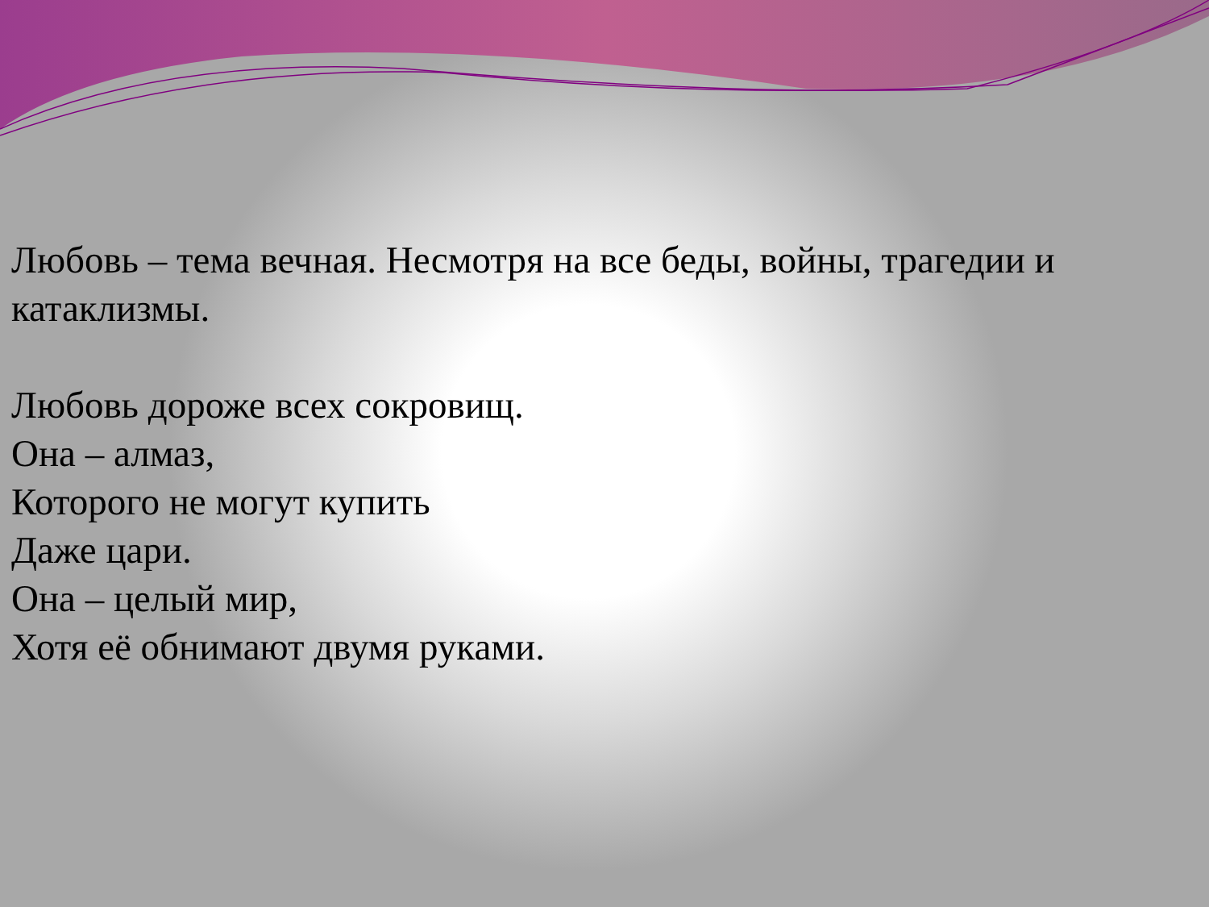Любовь – тема вечная. Несмотря на все беды, войны, трагедии и катаклизмы.
Любовь дороже всех сокровищ.
Она – алмаз,
Которого не могут купить
Даже цари.
Она – целый мир,
Хотя её обнимают двумя руками.